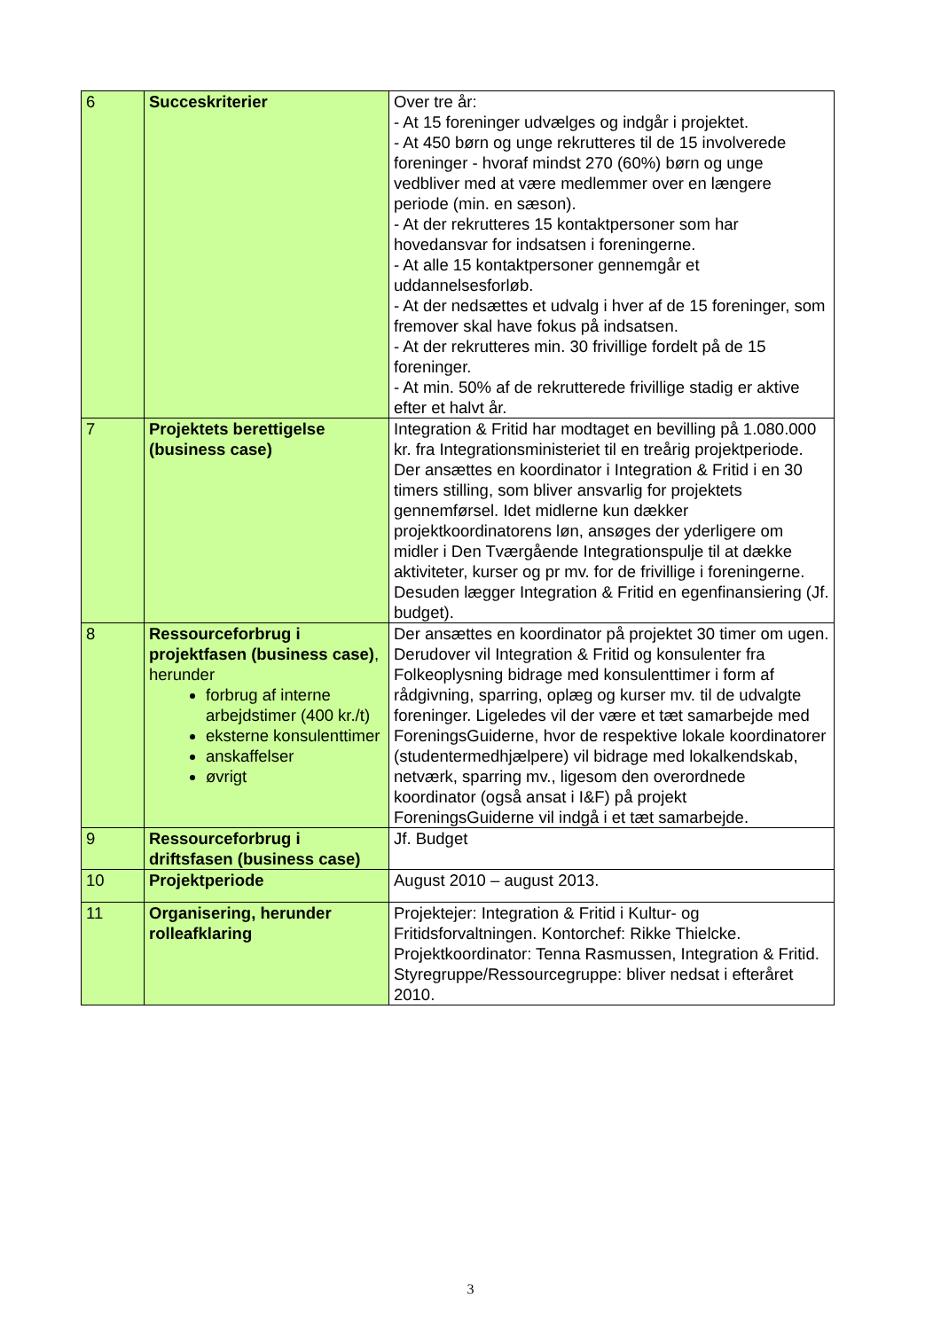| 6 | Succeskriterier | Over tre år: - At 15 foreninger udvælges og indgår i projektet. - At 450 børn og unge rekrutteres til de 15 involverede foreninger - hvoraf mindst 270 (60%) børn og unge vedbliver med at være medlemmer over en længere periode (min. en sæson). - At der rekrutteres 15 kontaktpersoner som har hovedansvar for indsatsen i foreningerne. - At alle 15 kontaktpersoner gennemgår et uddannelsesforløb. - At der nedsættes et udvalg i hver af de 15 foreninger, som fremover skal have fokus på indsatsen. - At der rekrutteres min. 30 frivillige fordelt på de 15 foreninger. - At min. 50% af de rekrutterede frivillige stadig er aktive efter et halvt år. |
| 7 | Projektets berettigelse (business case) | Integration & Fritid har modtaget en bevilling på 1.080.000 kr. fra Integrationsministeriet til en treårig projektperiode. Der ansættes en koordinator i Integration & Fritid i en 30 timers stilling, som bliver ansvarlig for projektets gennemførsel. Idet midlerne kun dækker projektkoordinatorens løn, ansøges der yderligere om midler i Den Tværgående Integrationspulje til at dække aktiviteter, kurser og pr mv. for de frivillige i foreningerne. Desuden lægger Integration & Fritid en egenfinansiering (Jf. budget). |
| 8 | Ressourceforbrug i projektfasen (business case) , herunder forbrug af interne arbejdstimer (400 kr./t) eksterne konsulenttimer anskaffelser øvrigt | Der ansættes en koordinator på projektet 30 timer om ugen. Derudover vil Integration & Fritid og konsulenter fra Folkeoplysning bidrage med konsulenttimer i form af rådgivning, sparring, oplæg og kurser mv. til de udvalgte foreninger. Ligeledes vil der være et tæt samarbejde med ForeningsGuiderne, hvor de respektive lokale koordinatorer (studentermedhjælpere) vil bidrage med lokalkendskab, netværk, sparring mv., ligesom den overordnede koordinator (også ansat i I&F) på projekt ForeningsGuiderne vil indgå i et tæt samarbejde. |
| 9 | Ressourceforbrug i driftsfasen (business case) | Jf. Budget |
| 10 | Projektperiode | August 2010 – august 2013. |
| 11 | Organisering, herunder rolleafklaring | Projektejer: Integration & Fritid i Kultur- og Fritidsforvaltningen. Kontorchef: Rikke Thielcke. Projektkoordinator: Tenna Rasmussen, Integration & Fritid. Styregruppe/Ressourcegruppe: bliver nedsat i efteråret 2010. |
3